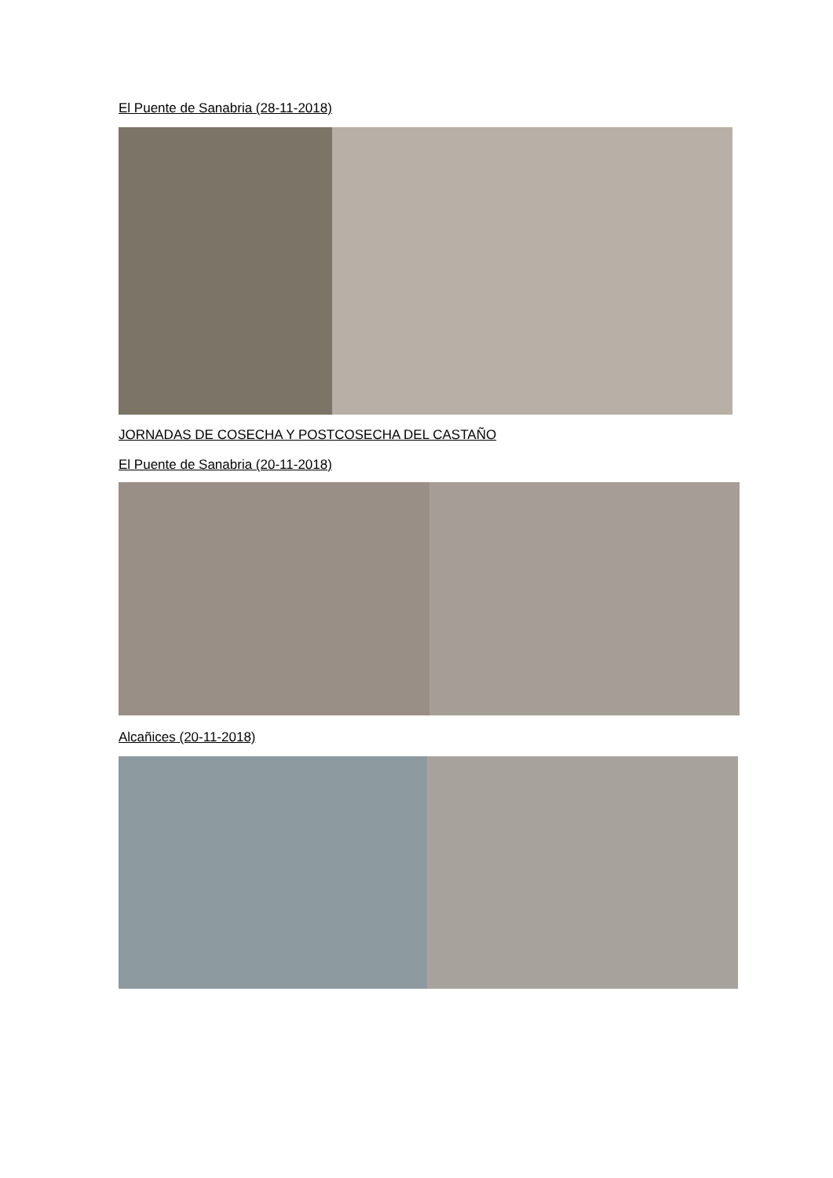El Puente de Sanabria (28-11-2018)
JORNADAS DE COSECHA Y POSTCOSECHA DEL CASTAÑO
El Puente de Sanabria (20-11-2018)
Alcañices (20-11-2018)